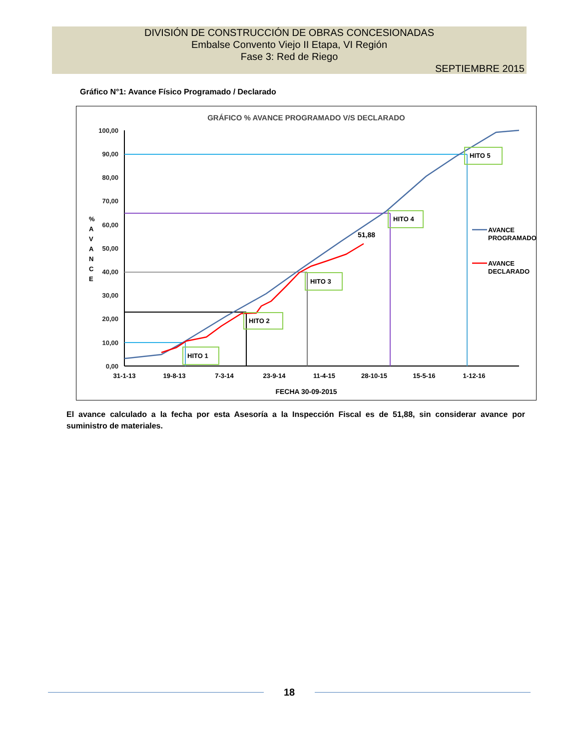DIVISIÓN DE CONSTRUCCIÓN DE OBRAS CONCESIONADAS
Embalse Convento Viejo II Etapa, VI Región
Fase 3: Red de Riego
SEPTIEMBRE 2015
Gráfico N°1: Avance Físico Programado / Declarado
GRÁFICO % AVANCE PROGRAMADO V/S DECLARADO
100,00
90,00
80,00
70,00
60,00
50,00
40,00
30,00
20,00
10,00
0,00
%
A
V
A
N
C
E
51,88
HITO 1
HITO 2
HITO 3
HITO 4
HITO 5
31-1-13
19-8-13
7-3-14
23-9-14
11-4-15
28-10-15
15-5-16
1-12-16
FECHA 30-09-2015
AVANCE
PROGRAMADO
AVANCE
DECLARADO
El avance calculado a la fecha por esta Asesoría a la Inspección Fiscal es de 51,88, sin considerar avance por suministro de materiales.
18